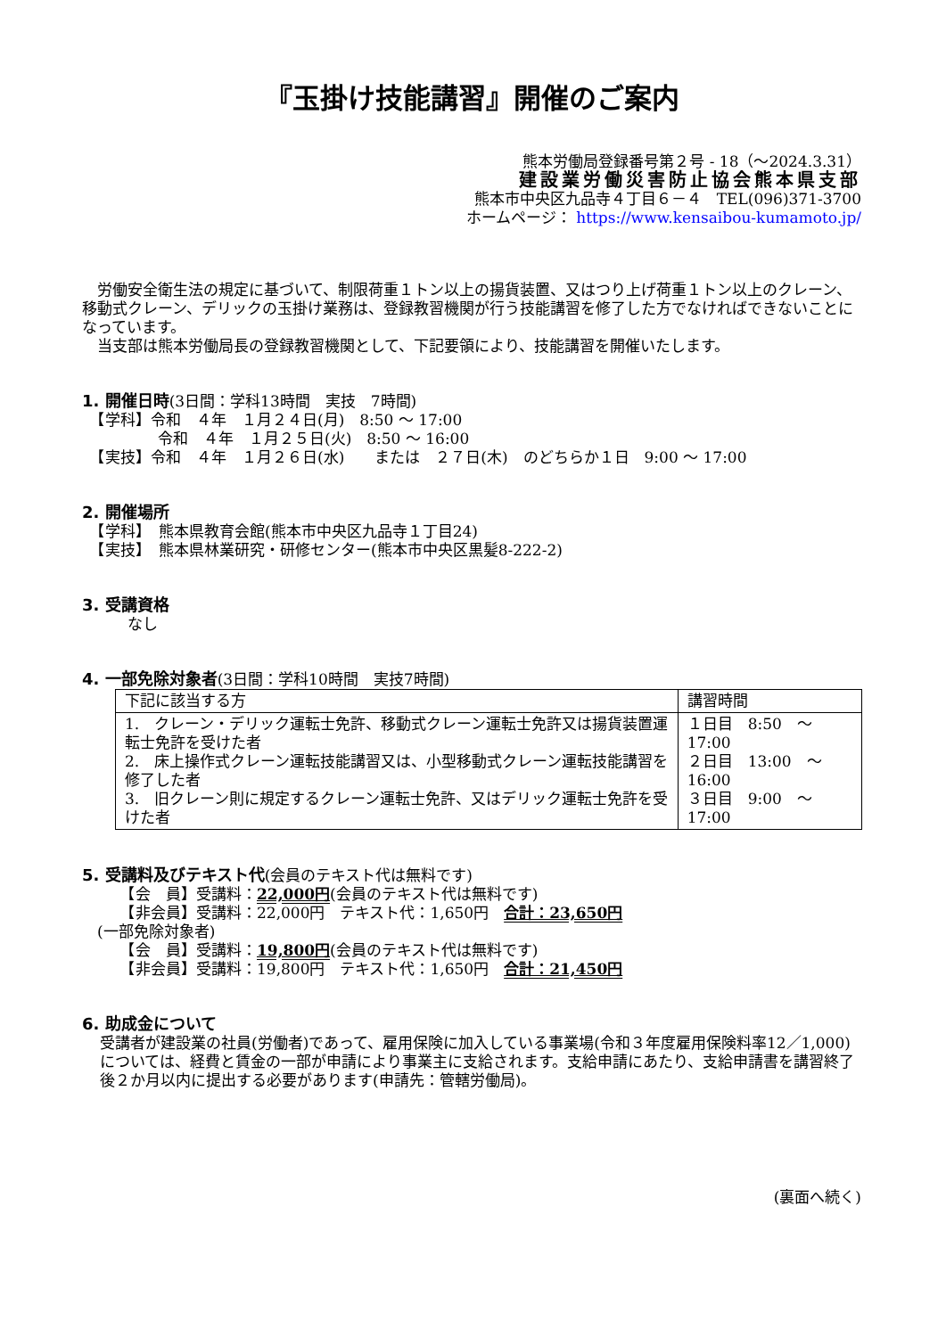『玉掛け技能講習』開催のご案内
熊本労働局登録番号第２号 - 18（～2024.3.31）
建設業労働災害防止協会熊本県支部
熊本市中央区九品寺４丁目６－４　TEL(096)371-3700
ホームページ： https://www.kensaibou-kumamoto.jp/
　労働安全衛生法の規定に基づいて、制限荷重１トン以上の揚貨装置、又はつり上げ荷重１トン以上のクレーン、移動式クレーン、デリックの玉掛け業務は、登録教習機関が行う技能講習を修了した方でなければできないことになっています。
　当支部は熊本労働局長の登録教習機関として、下記要領により、技能講習を開催いたします。
1. 開催日時
(3日間：学科13時間　実技　7時間)
　【学科】令和　４年　１月２４日(月)　8:50 ～ 17:00
　　　　　令和　４年　１月２５日(火)　8:50 ～ 16:00
　【実技】令和　４年　１月２６日(水)　　または　２７日(木)　のどちらか１日　9:00 ～ 17:00
2. 開催場所
　【学科】　熊本県教育会館(熊本市中央区九品寺１丁目24)
　【実技】　熊本県林業研究・研修センター(熊本市中央区黒髪8-222-2)
3. 受講資格
　　　なし
4. 一部免除対象者
(3日間：学科10時間　実技7時間)
| 下記に該当する方 | 講習時間 |
| --- | --- |
| 1. クレーン・デリック運転士免許、移動式クレーン運転士免許又は揚貨装置運転士免許を受けた者 2. 床上操作式クレーン運転技能講習又は、小型移動式クレーン運転技能講習を修了した者 3. 旧クレーン則に規定するクレーン運転士免許、又はデリック運転士免許を受けた者 | １日目 8:50 ～ 17:00 ２日目 13:00 ～ 16:00 ３日目 9:00 ～ 17:00 |
5. 受講料及びテキスト代
(会員のテキスト代は無料です)
　　　【会　員】受講料：22,000円(会員のテキスト代は無料です)
　　　【非会員】受講料：22,000円　テキスト代：1,650円　合計：23,650円
　(一部免除対象者)
　　　【会　員】受講料：19,800円(会員のテキスト代は無料です)
　　　【非会員】受講料：19,800円　テキスト代：1,650円　合計：21,450円
6. 助成金について
受講者が建設業の社員(労働者)であって、雇用保険に加入している事業場(令和３年度雇用保険料率12／1,000)については、経費と賃金の一部が申請により事業主に支給されます。支給申請にあたり、支給申請書を講習終了後２か月以内に提出する必要があります(申請先：管轄労働局)。
(裏面へ続く)